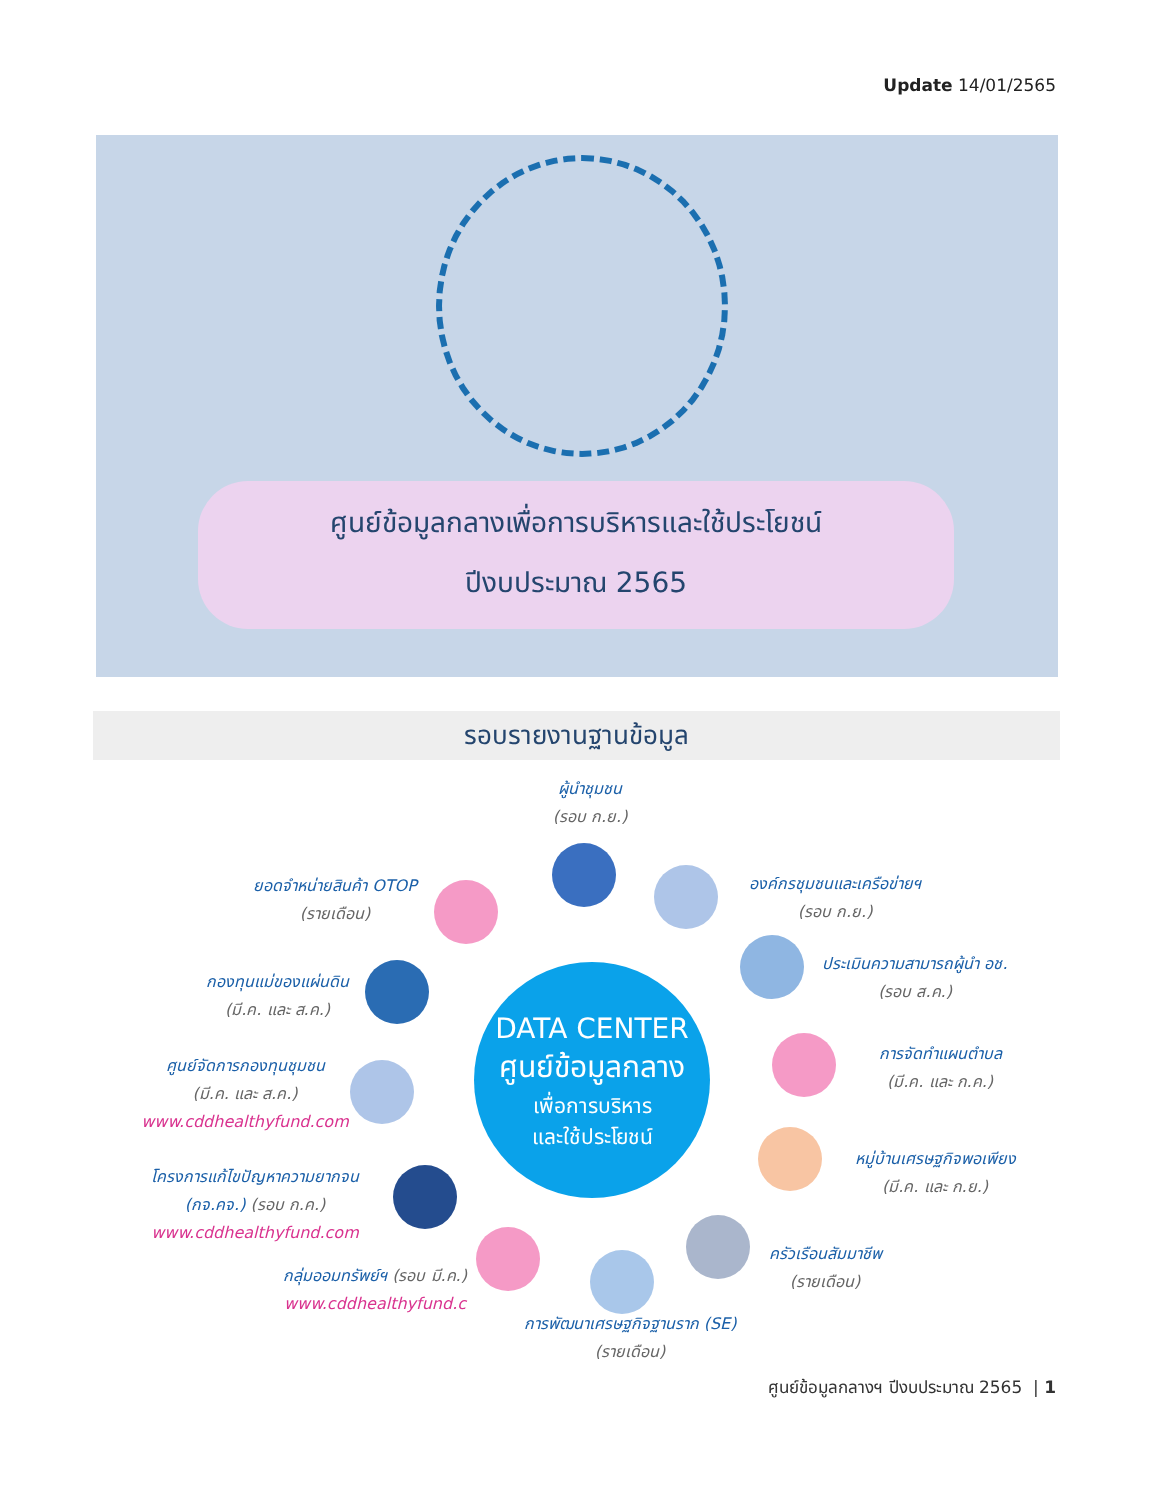Update 14/01/2565
ศูนย์ข้อมูลกลางเพื่อการบริหารและใช้ประโยชน์
ปีงบประมาณ 2565
รอบรายงานฐานข้อมูล
DATA CENTER
ศูนย์ข้อมูลกลาง
เพื่อการบริหาร
และใช้ประโยชน์
ผู้นำชุมชน
(รอบ ก.ย.)
ยอดจำหน่ายสินค้า OTOP
(รายเดือน)
องค์กรชุมชนและเครือข่ายฯ
(รอบ ก.ย.)
กองทุนแม่ของแผ่นดิน
(มี.ค. และ ส.ค.)
ประเมินความสามารถผู้นำ อช.
(รอบ ส.ค.)
ศูนย์จัดการกองทุนชุมชน
(มี.ค. และ ส.ค.)
www.cddhealthyfund.com
การจัดทำแผนตำบล
(มี.ค. และ ก.ค.)
โครงการแก้ไขปัญหาความยากจน
(กจ.คจ.) (รอบ ก.ค.)
www.cddhealthyfund.com
หมู่บ้านเศรษฐกิจพอเพียง
(มี.ค. และ ก.ย.)
กลุ่มออมทรัพย์ฯ (รอบ มี.ค.)
www.cddhealthyfund.c
ครัวเรือนสัมมาชีพ
(รายเดือน)
การพัฒนาเศรษฐกิจฐานราก (SE)
(รายเดือน)
ศูนย์ข้อมูลกลางฯ ปีงบประมาณ 2565 | 1